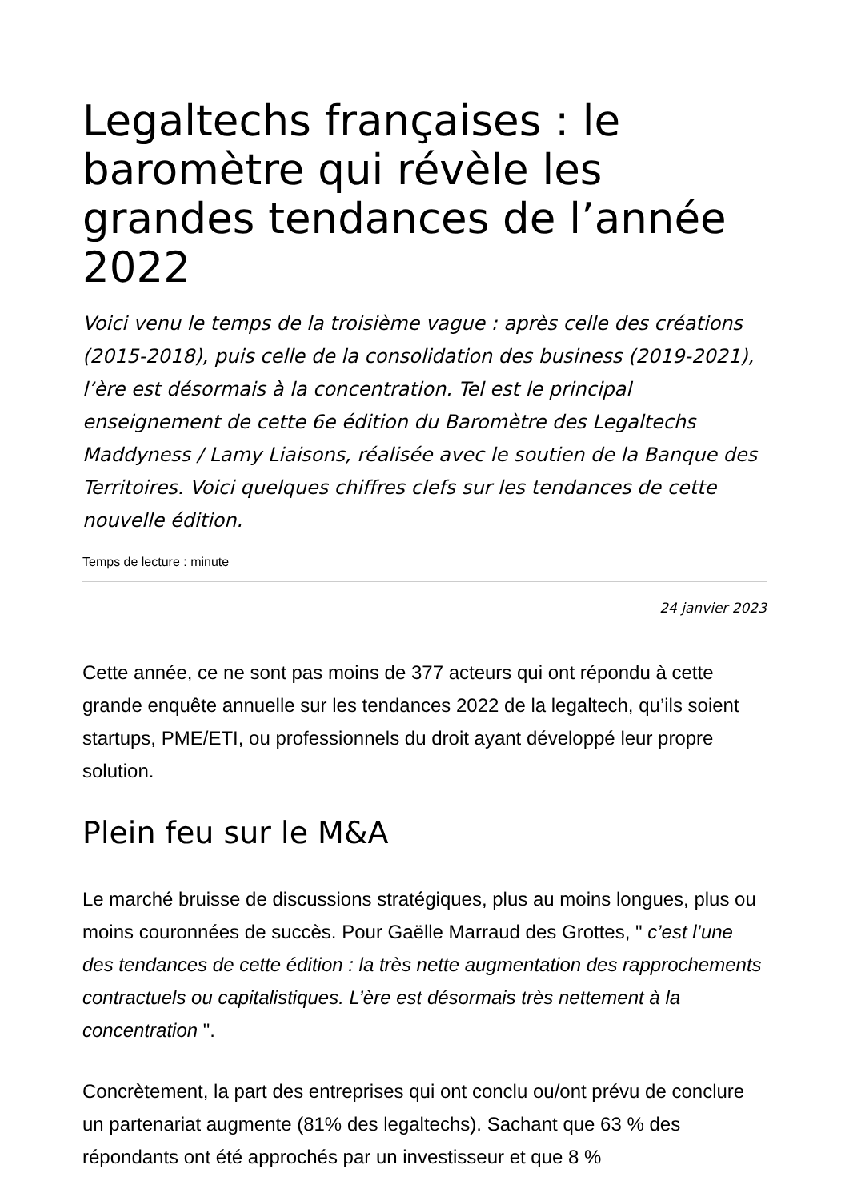Legaltechs françaises : le baromètre qui révèle les grandes tendances de l’année 2022
Voici venu le temps de la troisième vague : après celle des créations (2015-2018), puis celle de la consolidation des business (2019-2021), l’ère est désormais à la concentration. Tel est le principal enseignement de cette 6e édition du Baromètre des Legaltechs Maddyness / Lamy Liaisons, réalisée avec le soutien de la Banque des Territoires. Voici quelques chiffres clefs sur les tendances de cette nouvelle édition.
Temps de lecture : minute
24 janvier 2023
Cette année, ce ne sont pas moins de 377 acteurs qui ont répondu à cette grande enquête annuelle sur les tendances 2022 de la legaltech, qu’ils soient startups, PME/ETI, ou professionnels du droit ayant développé leur propre solution.
Plein feu sur le M&A
Le marché bruisse de discussions stratégiques, plus au moins longues, plus ou moins couronnées de succès. Pour Gaëlle Marraud des Grottes, " c’est l’une des tendances de cette édition : la très nette augmentation des rapprochements contractuels ou capitalistiques. L’ère est désormais très nettement à la concentration ".
Concrètement, la part des entreprises qui ont conclu ou/ont prévu de conclure un partenariat augmente (81% des legaltechs). Sachant que 63 % des répondants ont été approchés par un investisseur et que 8 %